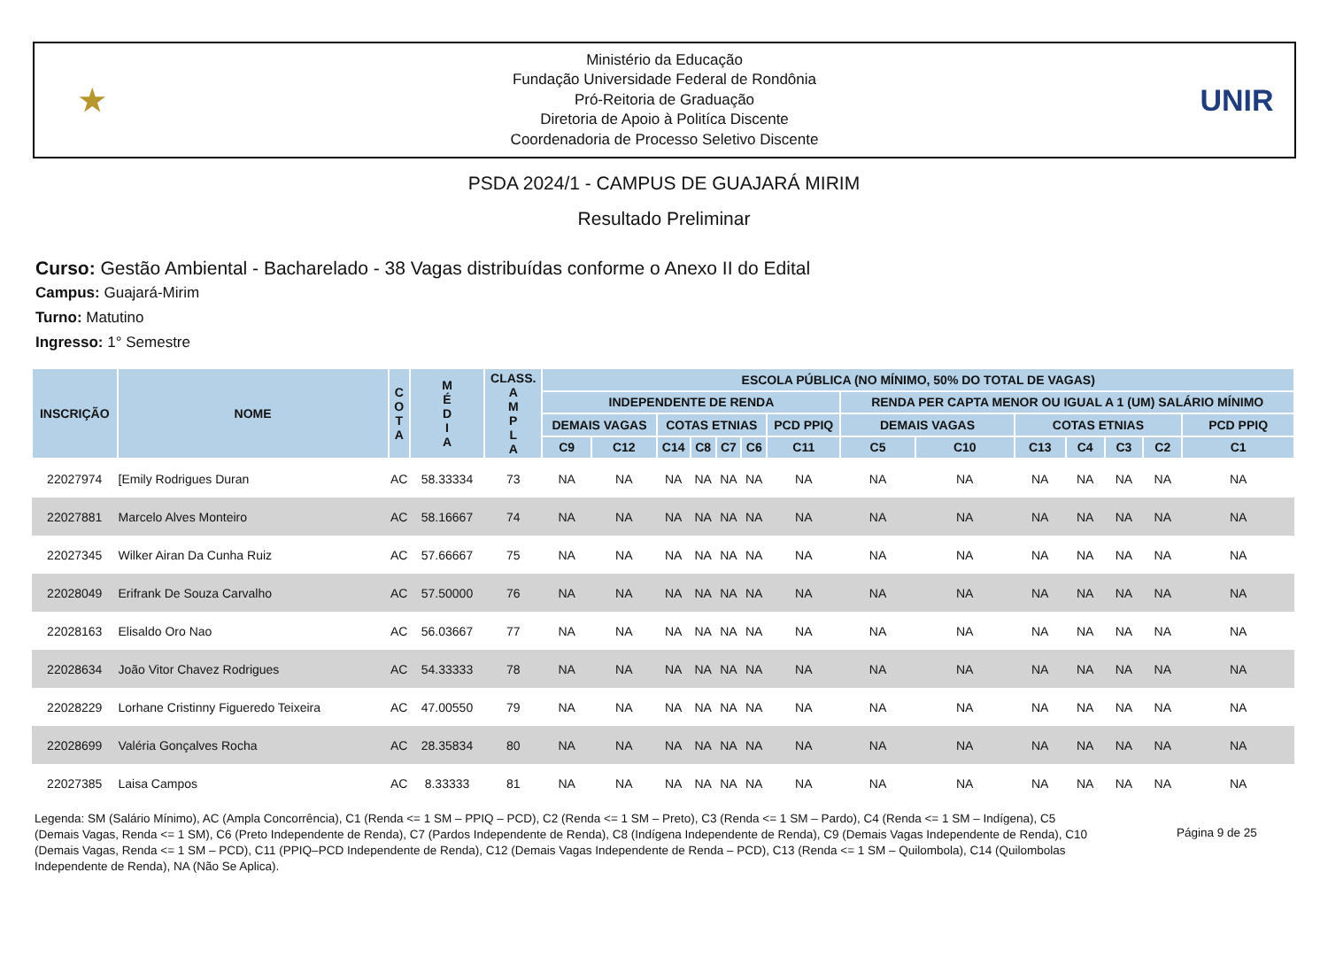★
Ministério da Educação
Fundação Universidade Federal de Rondônia
Pró-Reitoria de Graduação
Diretoria de Apoio à Politíca Discente
Coordenadoria de Processo Seletivo Discente
UNIR
PSDA 2024/1 - CAMPUS DE GUAJARÁ MIRIM
Resultado Preliminar
Curso: Gestão Ambiental - Bacharelado - 38 Vagas distribuídas conforme o Anexo II do Edital
Campus: Guajará-Mirim
Turno: Matutino
Ingresso: 1° Semestre
| INSCRIÇÃO | NOME | C O T A | M É D I A | CLASS. A M P L A | ESCOLA PÚBLICA (NO MÍNIMO, 50% DO TOTAL DE VAGAS) | | | | | | | | | | | | | |
| --- | --- | --- | --- | --- | --- | --- | --- | --- | --- | --- | --- | --- | --- | --- | --- | --- | --- | --- |
| | | | | | INDEPENDENTE DE RENDA | | | | | | | RENDA PER CAPTA MENOR OU IGUAL A 1 (UM) SALÁRIO MÍNIMO | | | | | | |
| | | | | | DEMAIS VAGAS | | COTAS ETNIAS | | | | PCD PPIQ | DEMAIS VAGAS | | COTAS ETNIAS | | | | PCD PPIQ |
| | | | | | C9 | C12 | C14 | C8 | C7 | C6 | C11 | C5 | C10 | C13 | C4 | C3 | C2 | C1 |
| 22027974 | [Emily Rodrigues Duran | AC | 58.33334 | 73 | NA | NA | NA | NA | NA | NA | NA | NA | NA | NA | NA | NA | NA | NA |
| 22027881 | Marcelo Alves Monteiro | AC | 58.16667 | 74 | NA | NA | NA | NA | NA | NA | NA | NA | NA | NA | NA | NA | NA | NA |
| 22027345 | Wilker Airan Da Cunha Ruiz | AC | 57.66667 | 75 | NA | NA | NA | NA | NA | NA | NA | NA | NA | NA | NA | NA | NA | NA |
| 22028049 | Erifrank De Souza Carvalho | AC | 57.50000 | 76 | NA | NA | NA | NA | NA | NA | NA | NA | NA | NA | NA | NA | NA | NA |
| 22028163 | Elisaldo Oro Nao | AC | 56.03667 | 77 | NA | NA | NA | NA | NA | NA | NA | NA | NA | NA | NA | NA | NA | NA |
| 22028634 | João Vitor Chavez Rodrigues | AC | 54.33333 | 78 | NA | NA | NA | NA | NA | NA | NA | NA | NA | NA | NA | NA | NA | NA |
| 22028229 | Lorhane Cristinny Figueredo Teixeira | AC | 47.00550 | 79 | NA | NA | NA | NA | NA | NA | NA | NA | NA | NA | NA | NA | NA | NA |
| 22028699 | Valéria Gonçalves Rocha | AC | 28.35834 | 80 | NA | NA | NA | NA | NA | NA | NA | NA | NA | NA | NA | NA | NA | NA |
| 22027385 | Laisa Campos | AC | 8.33333 | 81 | NA | NA | NA | NA | NA | NA | NA | NA | NA | NA | NA | NA | NA | NA |
Legenda: SM (Salário Mínimo), AC (Ampla Concorrência), C1 (Renda <= 1 SM – PPIQ – PCD), C2 (Renda <= 1 SM – Preto), C3 (Renda <= 1 SM – Pardo), C4 (Renda <= 1 SM – Indígena), C5 (Demais Vagas, Renda <= 1 SM), C6 (Preto Independente de Renda), C7 (Pardos Independente de Renda), C8 (Indígena Independente de Renda), C9 (Demais Vagas Independente de Renda), C10 (Demais Vagas, Renda <= 1 SM – PCD), C11 (PPIQ–PCD Independente de Renda), C12 (Demais Vagas Independente de Renda – PCD), C13 (Renda <= 1 SM – Quilombola), C14 (Quilombolas Independente de Renda), NA (Não Se Aplica).
Página 9 de 25